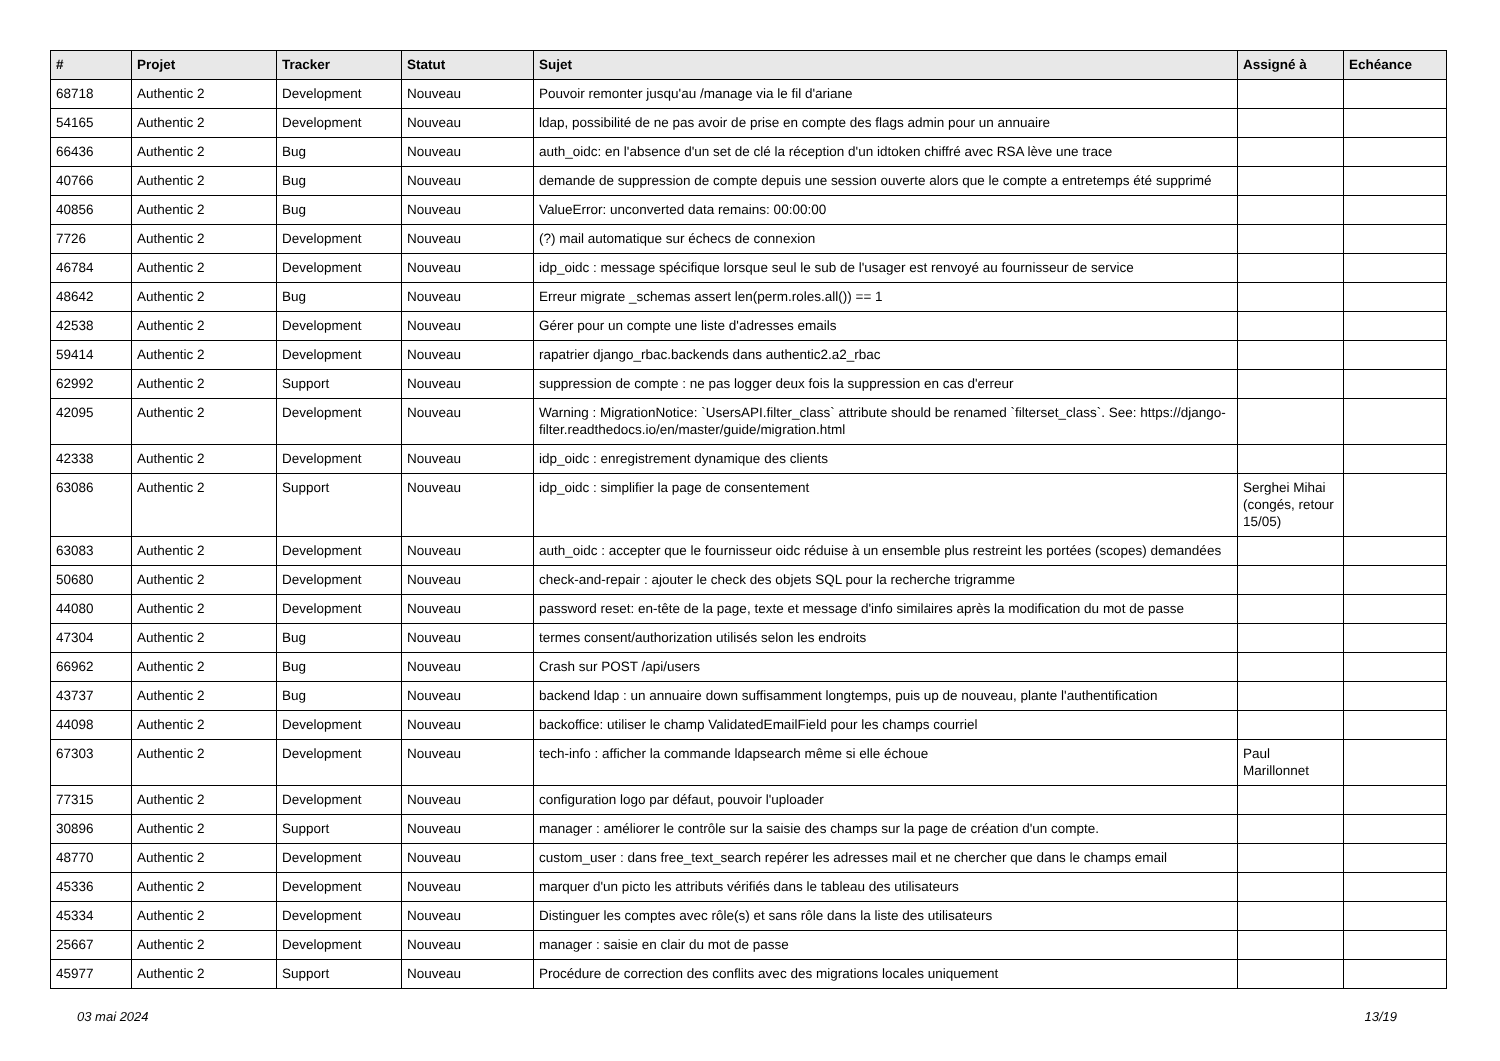| # | Projet | Tracker | Statut | Sujet | Assigné à | Echéance |
| --- | --- | --- | --- | --- | --- | --- |
| 68718 | Authentic 2 | Development | Nouveau | Pouvoir remonter jusqu'au /manage via le fil d'ariane | | |
| 54165 | Authentic 2 | Development | Nouveau | ldap, possibilité de ne pas avoir de prise en compte des flags admin pour un annuaire | | |
| 66436 | Authentic 2 | Bug | Nouveau | auth_oidc: en l'absence d'un set de clé la réception d'un idtoken chiffré avec RSA lève une trace | | |
| 40766 | Authentic 2 | Bug | Nouveau | demande de suppression de compte depuis une session ouverte alors que le compte a entretemps été supprimé | | |
| 40856 | Authentic 2 | Bug | Nouveau | ValueError: unconverted data remains: 00:00:00 | | |
| 7726 | Authentic 2 | Development | Nouveau | (?) mail automatique sur échecs de connexion | | |
| 46784 | Authentic 2 | Development | Nouveau | idp_oidc : message spécifique lorsque seul le sub de l'usager est renvoyé au fournisseur de service | | |
| 48642 | Authentic 2 | Bug | Nouveau | Erreur migrate _schemas assert len(perm.roles.all()) == 1 | | |
| 42538 | Authentic 2 | Development | Nouveau | Gérer pour un compte une liste d'adresses emails | | |
| 59414 | Authentic 2 | Development | Nouveau | rapatrier django_rbac.backends dans authentic2.a2_rbac | | |
| 62992 | Authentic 2 | Support | Nouveau | suppression de compte : ne pas logger deux fois la suppression en cas d'erreur | | |
| 42095 | Authentic 2 | Development | Nouveau | Warning : MigrationNotice: `UsersAPI.filter_class` attribute should be renamed `filterset_class`. See: https://django-filter.readthedocs.io/en/master/guide/migration.html | | |
| 42338 | Authentic 2 | Development | Nouveau | idp_oidc : enregistrement dynamique des clients | | |
| 63086 | Authentic 2 | Support | Nouveau | idp_oidc : simplifier la page de consentement | Serghei Mihai (congés, retour 15/05) | |
| 63083 | Authentic 2 | Development | Nouveau | auth_oidc : accepter que le fournisseur oidc réduise à un ensemble plus restreint les portées (scopes) demandées | | |
| 50680 | Authentic 2 | Development | Nouveau | check-and-repair : ajouter le check des objets SQL pour la recherche trigramme | | |
| 44080 | Authentic 2 | Development | Nouveau | password reset: en-tête de la page, texte et message d'info similaires après la modification du mot de passe | | |
| 47304 | Authentic 2 | Bug | Nouveau | termes consent/authorization utilisés selon les endroits | | |
| 66962 | Authentic 2 | Bug | Nouveau | Crash sur POST /api/users | | |
| 43737 | Authentic 2 | Bug | Nouveau | backend ldap : un annuaire down suffisamment longtemps, puis up de nouveau, plante l'authentification | | |
| 44098 | Authentic 2 | Development | Nouveau | backoffice: utiliser le champ ValidatedEmailField pour les champs courriel | | |
| 67303 | Authentic 2 | Development | Nouveau | tech-info : afficher la commande ldapsearch même si elle échoue | Paul Marillonnet | |
| 77315 | Authentic 2 | Development | Nouveau | configuration logo par défaut, pouvoir l'uploader | | |
| 30896 | Authentic 2 | Support | Nouveau | manager : améliorer le contrôle sur la saisie des champs sur la page de création d'un compte. | | |
| 48770 | Authentic 2 | Development | Nouveau | custom_user : dans free_text_search repérer les adresses mail et ne chercher que dans le champs email | | |
| 45336 | Authentic 2 | Development | Nouveau | marquer d'un picto les attributs vérifiés dans le tableau des utilisateurs | | |
| 45334 | Authentic 2 | Development | Nouveau | Distinguer les comptes avec rôle(s) et sans rôle dans la liste des utilisateurs | | |
| 25667 | Authentic 2 | Development | Nouveau | manager : saisie en clair du mot de passe | | |
| 45977 | Authentic 2 | Support | Nouveau | Procédure de correction des conflits avec des migrations locales uniquement | | |
03 mai 2024 13/19